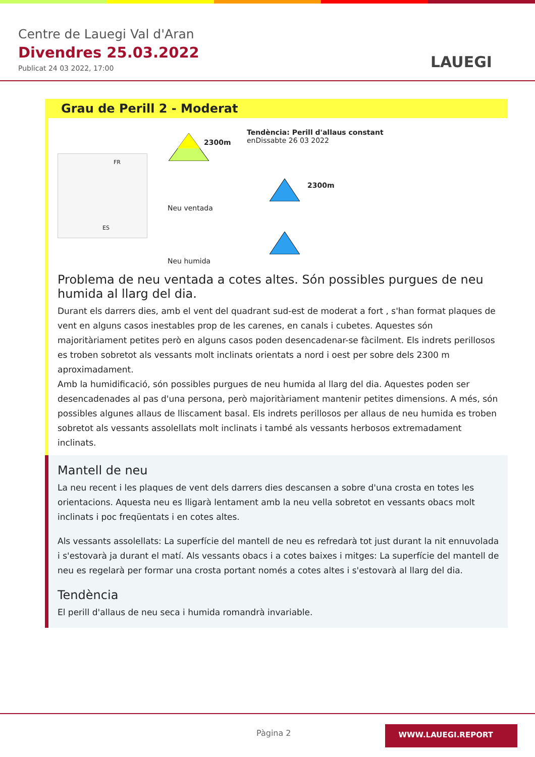Centre de Lauegi Val d'Aran
Divendres 25.03.2022
Publicat 24 03 2022, 17:00 LAUEGI
Grau de Perill 2 - Moderat
FR
ES
2300m
Tendència: Perill d'allaus constant
enDissabte 26 03 2022
Neu ventada
2300m
Neu humida
Problema de neu ventada a cotes altes. Són possibles purgues de neu humida al llarg del dia.
Durant els darrers dies, amb el vent del quadrant sud-est de moderat a fort , s'han format plaques de vent en alguns casos inestables prop de les carenes, en canals i cubetes. Aquestes són majoritàriament petites però en alguns casos poden desencadenar-se fàcilment. Els indrets perillosos es troben sobretot als vessants molt inclinats orientats a nord i oest per sobre dels 2300 m aproximadament.
Amb la humidificació, són possibles purgues de neu humida al llarg del dia. Aquestes poden ser desencadenades al pas d'una persona, però majoritàriament mantenir petites dimensions. A més, són possibles algunes allaus de lliscament basal. Els indrets perillosos per allaus de neu humida es troben sobretot als vessants assolellats molt inclinats i també als vessants herbosos extremadament inclinats.
Mantell de neu
La neu recent i les plaques de vent dels darrers dies descansen a sobre d'una crosta en totes les orientacions. Aquesta neu es lligarà lentament amb la neu vella sobretot en vessants obacs molt inclinats i poc freqüentats i en cotes altes.
Als vessants assolellats: La superfície del mantell de neu es refredarà tot just durant la nit ennuvolada i s'estovarà ja durant el matí. Als vessants obacs i a cotes baixes i mitges: La superfície del mantell de neu es regelarà per formar una crosta portant només a cotes altes i s'estovarà al llarg del dia.
Tendència
El perill d'allaus de neu seca i humida romandrà invariable.
Pàgina 2 WWW.LAUEGI.REPORT